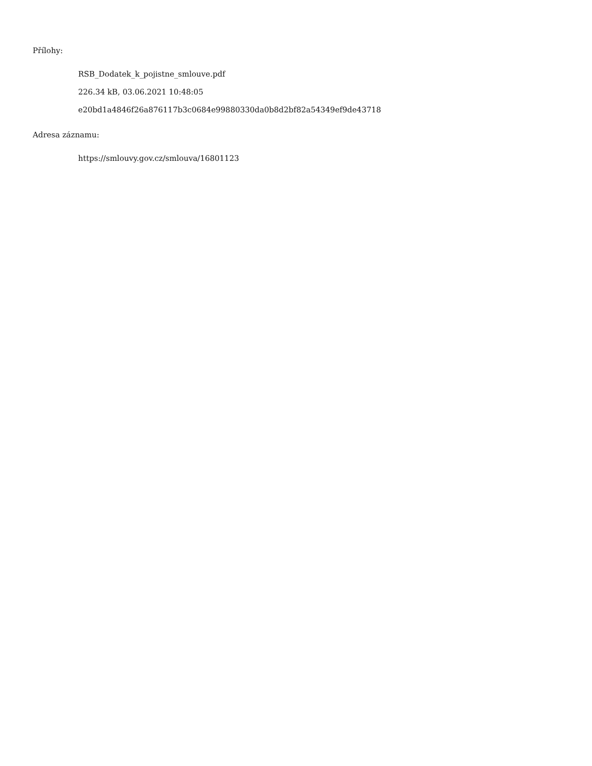Přílohy:
RSB_Dodatek_k_pojistne_smlouve.pdf
226.34 kB, 03.06.2021 10:48:05
e20bd1a4846f26a876117b3c0684e99880330da0b8d2bf82a54349ef9de43718
Adresa záznamu:
https://smlouvy.gov.cz/smlouva/16801123